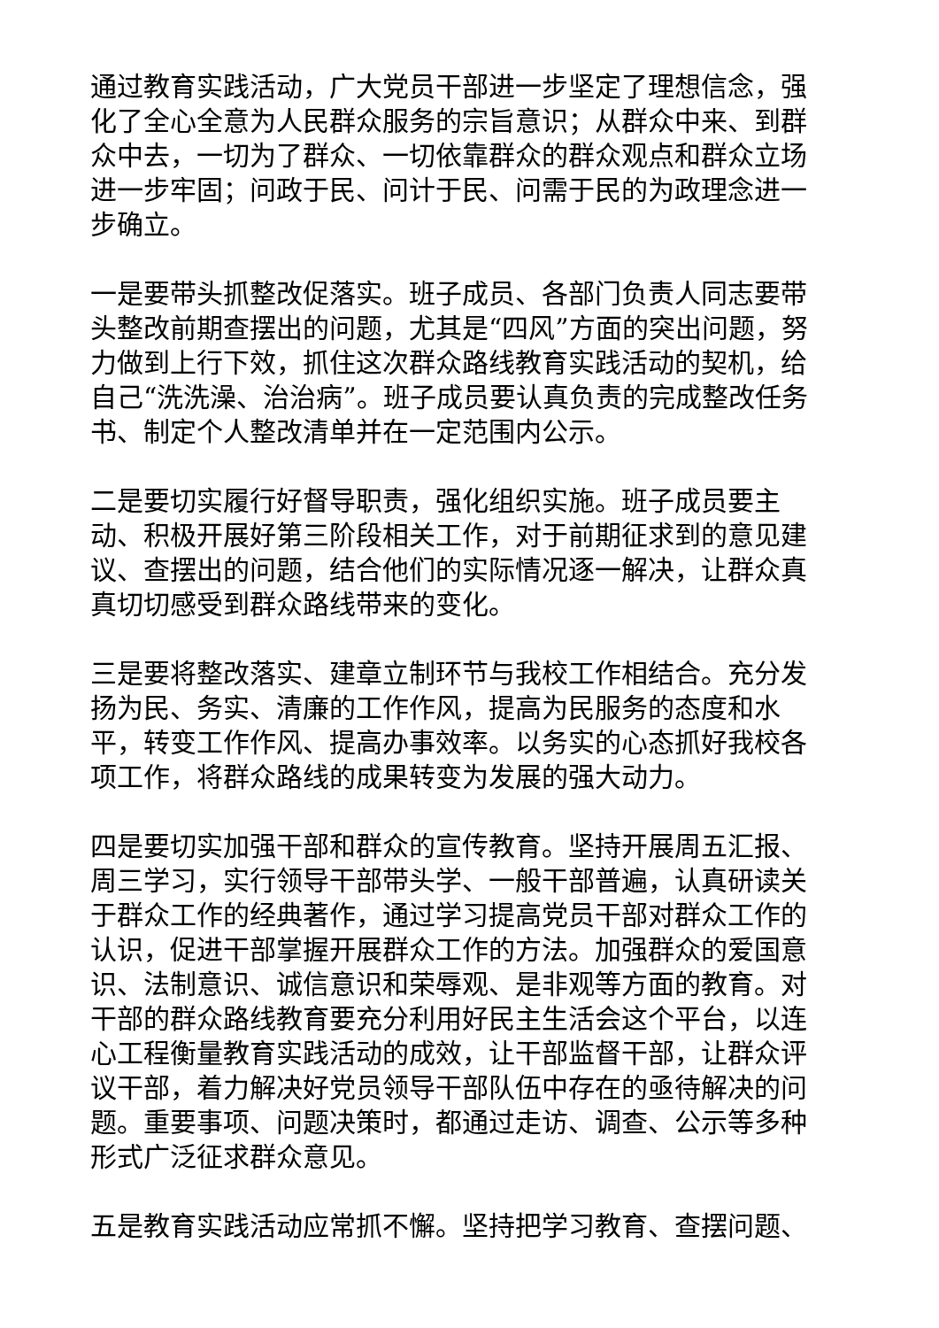通过教育实践活动，广大党员干部进一步坚定了理想信念，强化了全心全意为人民群众服务的宗旨意识；从群众中来、到群众中去，一切为了群众、一切依靠群众的群众观点和群众立场进一步牢固；问政于民、问计于民、问需于民的为政理念进一步确立。
一是要带头抓整改促落实。班子成员、各部门负责人同志要带头整改前期查摆出的问题，尤其是“四风”方面的突出问题，努力做到上行下效，抓住这次群众路线教育实践活动的契机，给自己“洗洗澡、治治病”。班子成员要认真负责的完成整改任务书、制定个人整改清单并在一定范围内公示。
二是要切实履行好督导职责，强化组织实施。班子成员要主动、积极开展好第三阶段相关工作，对于前期征求到的意见建议、查摆出的问题，结合他们的实际情况逐一解决，让群众真真切切感受到群众路线带来的变化。
三是要将整改落实、建章立制环节与我校工作相结合。充分发扬为民、务实、清廉的工作作风，提高为民服务的态度和水平，转变工作作风、提高办事效率。以务实的心态抓好我校各项工作，将群众路线的成果转变为发展的强大动力。
四是要切实加强干部和群众的宣传教育。坚持开展周五汇报、周三学习，实行领导干部带头学、一般干部普遍，认真研读关于群众工作的经典著作，通过学习提高党员干部对群众工作的认识，促进干部掌握开展群众工作的方法。加强群众的爱国意识、法制意识、诚信意识和荣辱观、是非观等方面的教育。对干部的群众路线教育要充分利用好民主生活会这个平台，以连心工程衡量教育实践活动的成效，让干部监督干部，让群众评议干部，着力解决好党员领导干部队伍中存在的亟待解决的问题。重要事项、问题决策时，都通过走访、调查、公示等多种形式广泛征求群众意见。
五是教育实践活动应常抓不懈。坚持把学习教育、查摆问题、